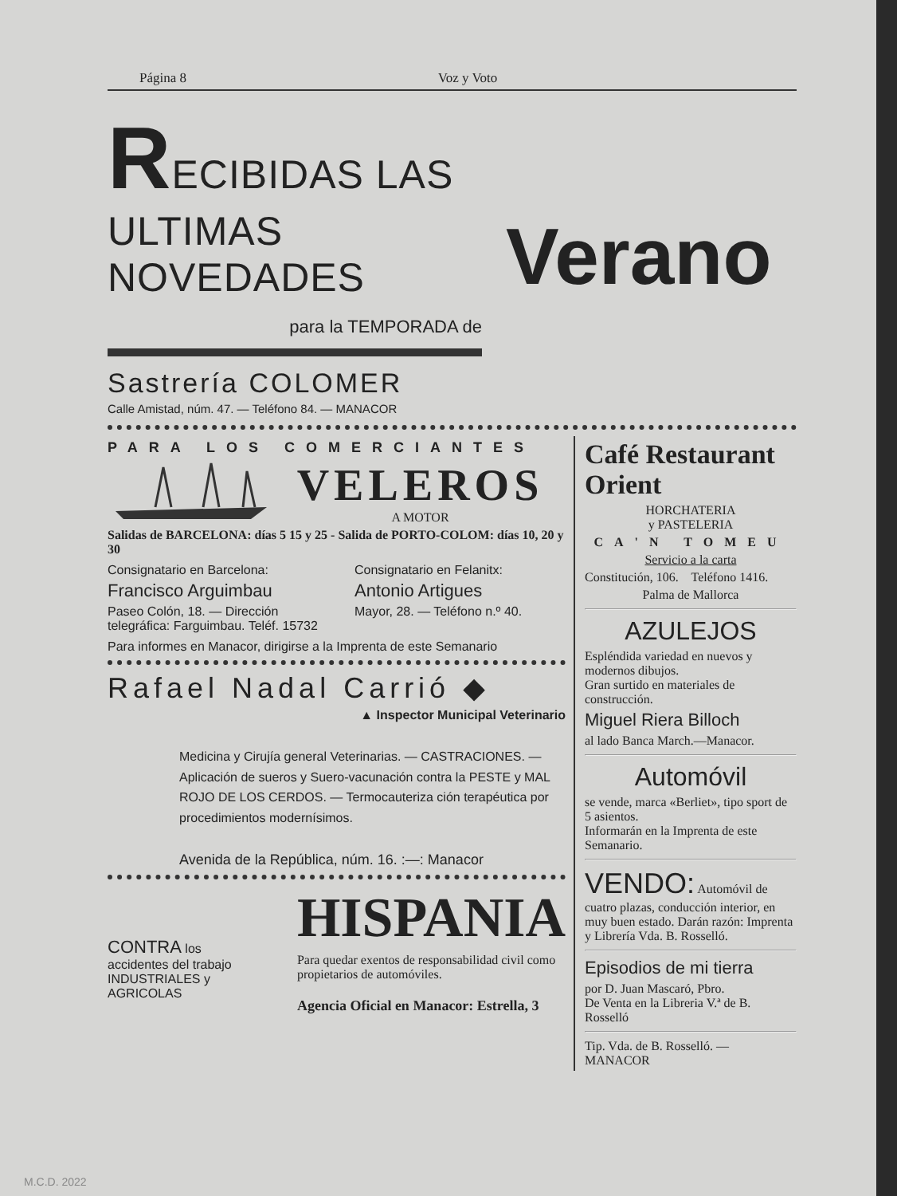Página 8 Voz y Voto
RECIBIDAS LAS ULTIMAS NOVEDADES
para la TEMPORADA de
Sastrería COLOMER
Calle Amistad, núm. 47. — Teléfono 84. — MANACOR
Verano
PARA LOS COMERCIANTES
VELEROS
A MOTOR
Salidas de BARCELONA: días 5 15 y 25 - Salida de PORTO-COLOM: días 10, 20 y 30
Consignatario en Barcelona:
Francisco Arguimbau
Paseo Colón, 18. — Dirección telegráfica: Farguimbau. Teléf. 15732
Consignatario en Felanitx:
Antonio Artigues
Mayor, 28. — Teléfono n.º 40.
Para informes en Manacor, dirigirse a la Imprenta de este Semanario
Rafael Nadal Carrió ◆
▲ Inspector Municipal Veterinario
Medicina y Cirujía general Veterinarias. — CASTRACIONES. — Aplicación de sueros y Suero-vacunación contra la PESTE y MAL ROJO DE LOS CERDOS. — Termocauteriza ción terapéutica por procedimientos modernísimos.
Avenida de la República, núm. 16. :—: Manacor
CONTRA los accidentes del trabajo INDUSTRIALES y AGRICOLAS
HISPANIA
Para quedar exentos de responsabilidad civil como propietarios de automóviles.
Agencia Oficial en Manacor: Estrella, 3
Café Restaurant Orient
HORCHATERIA
y PASTELERIA
CA'N TOMEU
Servicio a la carta
Constitución, 106. Teléfono 1416.
Palma de Mallorca
AZULEJOS
Espléndida variedad en nuevos y modernos dibujos.
Gran surtido en materiales de construcción.
Miguel Riera Billoch
al lado Banca March.—Manacor.
Automóvil
se vende, marca «Berliet», tipo sport de 5 asientos.
Informarán en la Imprenta de este Semanario.
VENDO: Automóvil de cuatro plazas, conducción interior, en muy buen estado. Darán razón: Imprenta y Librería Vda. B. Rosselló.
Episodios de mi tierra
por D. Juan Mascaró, Pbro.
De Venta en la Libreria V.ª de B. Rosselló
Tip. Vda. de B. Rosselló. — MANACOR
M.C.D. 2022